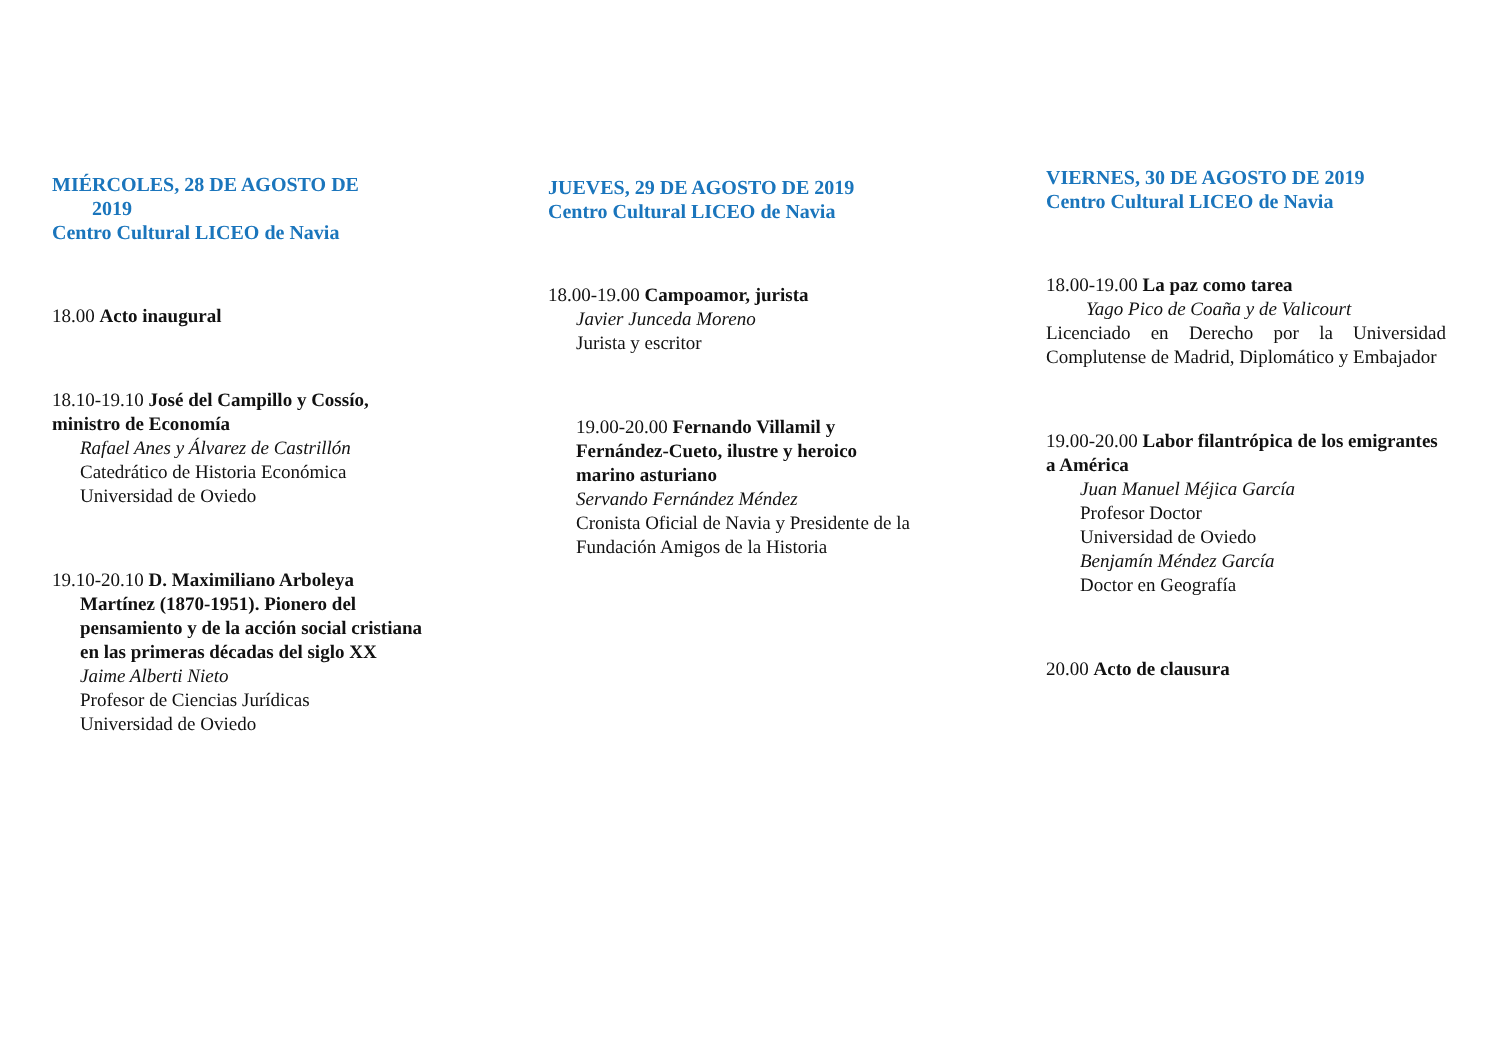MIÉRCOLES, 28 DE AGOSTO DE
2019
Centro Cultural LICEO de Navia
18.00 Acto inaugural
18.10-19.10 José del Campillo y Cossío, ministro de Economía
Rafael Anes y Álvarez de Castrillón
Catedrático de Historia Económica
Universidad de Oviedo
19.10-20.10 D. Maximiliano Arboleya
Martínez (1870-1951). Pionero del pensamiento y de la acción social cristiana en las primeras décadas del siglo XX
Jaime Alberti Nieto
Profesor de Ciencias Jurídicas
Universidad de Oviedo
JUEVES, 29 DE AGOSTO DE 2019
Centro Cultural LICEO de Navia
18.00-19.00 Campoamor, jurista
Javier Junceda Moreno
Jurista y escritor
19.00-20.00 Fernando Villamil y Fernández-Cueto, ilustre y heroico marino asturiano
Servando Fernández Méndez
Cronista Oficial de Navia y Presidente de la Fundación Amigos de la Historia
VIERNES, 30 DE AGOSTO DE 2019
Centro Cultural LICEO de Navia
18.00-19.00 La paz como tarea
Yago Pico de Coaña y de Valicourt
Licenciado en Derecho por la Universidad Complutense de Madrid, Diplomático y Embajador
19.00-20.00 Labor filantrópica de los emigrantes a América
Juan Manuel Méjica García
Profesor Doctor
Universidad de Oviedo
Benjamín Méndez García
Doctor en Geografía
20.00 Acto de clausura